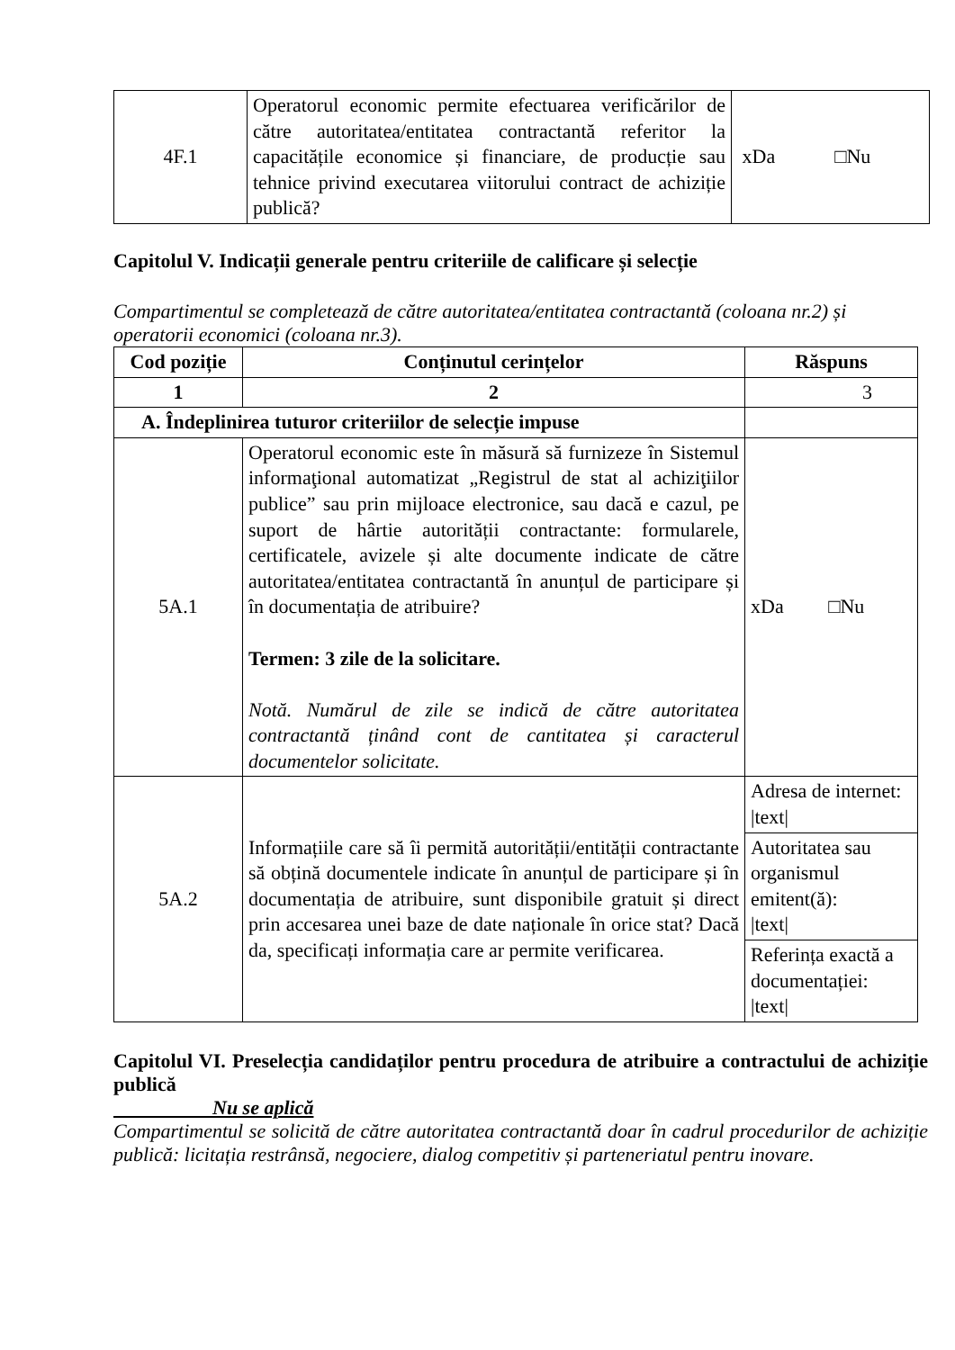| 4F.1 | Operatorul economic permite efectuarea verificărilor de către autoritatea/entitatea contractantă referitor la capacitățile economice și financiare, de producție sau tehnice privind executarea viitorului contract de achiziție publică? | xDa □Nu |
Capitolul V. Indicații generale pentru criteriile de calificare și selecție
Compartimentul se completează de către autoritatea/entitatea contractantă (coloana nr.2) și operatorii economici (coloana nr.3).
| Cod poziție | Conținutul cerințelor | Răspuns |
| --- | --- | --- |
| 1 | 2 | 3 |
| A. Îndeplinirea tuturor criteriilor de selecție impuse | | |
| 5A.1 | Operatorul economic este în măsură să furnizeze în Sistemul informaţional automatizat „Registrul de stat al achiziţiilor publice” sau prin mijloace electronice, sau dacă e cazul, pe suport de hârtie autorității contractante: formularele, certificatele, avizele și alte documente indicate de către autoritatea/entitatea contractantă în anunțul de participare și în documentația de atribuire? Termen: 3 zile de la solicitare. Notă. Numărul de zile se indică de către autoritatea contractantă ținând cont de cantitatea și caracterul documentelor solicitate. | xDa □Nu |
| 5A.2 | Informațiile care să îi permită autorității/entității contractante să obțină documentele indicate în anunțul de participare și în documentația de atribuire, sunt disponibile gratuit și direct prin accesarea unei baze de date naționale în orice stat? Dacă da, specificați informația care ar permite verificarea. | Adresa de internet: /text/ |
| | | Autoritatea sau organismul emitent(ă): /text/ |
| | | Referința exactă a documentației: /text/ |
Capitolul VI. Preselecția candidaților pentru procedura de atribuire a contractului de achiziție publică
Nu se aplică
Compartimentul se solicită de către autoritatea contractantă doar în cadrul procedurilor de achiziție publică: licitația restrânsă, negociere, dialog competitiv și parteneriatul pentru inovare.